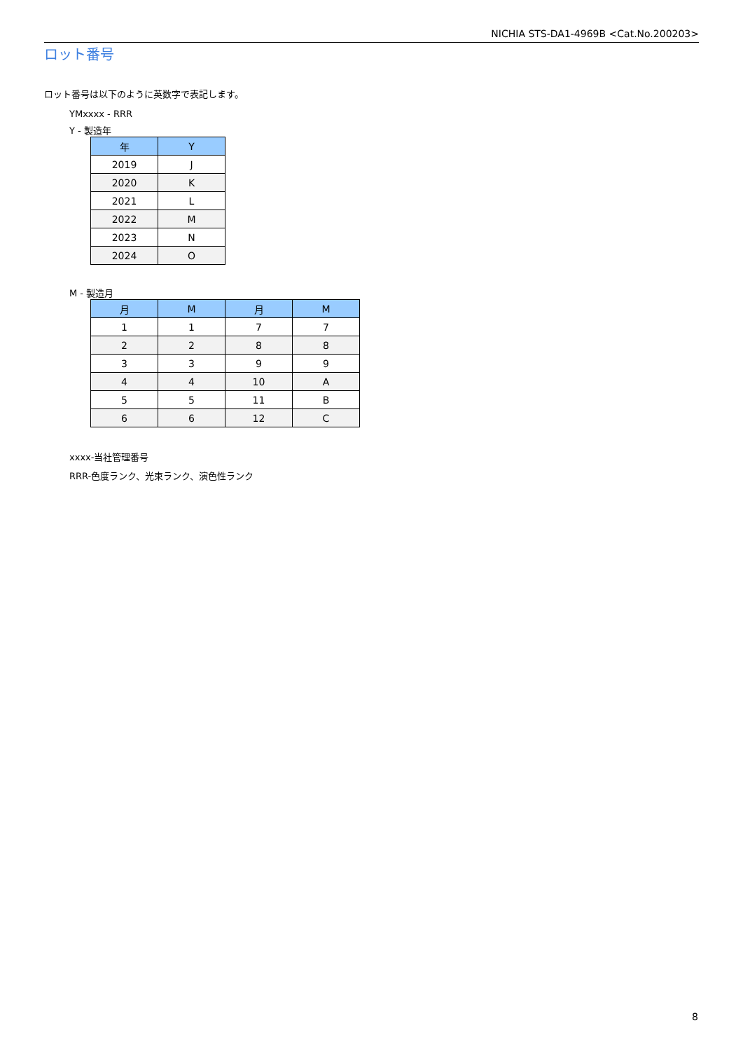NICHIA STS-DA1-4969B <Cat.No.200203>
ロット番号
ロット番号は以下のように英数字で表記します。
YMxxxx - RRR
Y - 製造年
| 年 | Y |
| --- | --- |
| 2019 | J |
| 2020 | K |
| 2021 | L |
| 2022 | M |
| 2023 | N |
| 2024 | O |
M - 製造月
| 月 | M | 月 | M |
| --- | --- | --- | --- |
| 1 | 1 | 7 | 7 |
| 2 | 2 | 8 | 8 |
| 3 | 3 | 9 | 9 |
| 4 | 4 | 10 | A |
| 5 | 5 | 11 | B |
| 6 | 6 | 12 | C |
xxxx-当社管理番号
RRR-色度ランク、光束ランク、演色性ランク
8